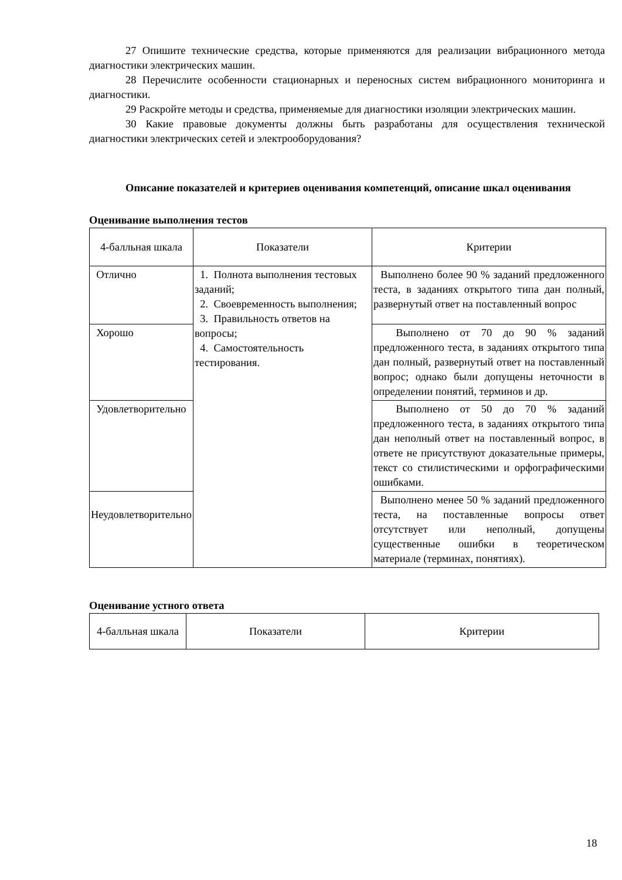27 Опишите технические средства, которые применяются для реализации вибрационного метода диагностики электрических машин.
28 Перечислите особенности стационарных и переносных систем вибрационного мониторинга и диагностики.
29 Раскройте методы и средства, применяемые для диагностики изоляции электрических машин.
30 Какие правовые документы должны быть разработаны для осуществления технической диагностики электрических сетей и электрооборудования?
Описание показателей и критериев оценивания компетенций, описание шкал оценивания
Оценивание выполнения тестов
| 4-балльная шкала | Показатели | Критерии |
| Отлично | 1. Полнота выполнения тестовых заданий; 2. Своевременность выполнения; 3. Правильность ответов на вопросы; 4. Самостоятельность тестирования. | Выполнено более 90 % заданий предложенного теста, в заданиях открытого типа дан полный, развернутый ответ на поставленный вопрос |
| Хорошо | | Выполнено от 70 до 90 % заданий предложенного теста, в заданиях открытого типа дан полный, развернутый ответ на поставленный вопрос; однако были допущены неточности в определении понятий, терминов и др. |
| Удовлетворительно | | Выполнено от 50 до 70 % заданий предложенного теста, в заданиях открытого типа дан неполный ответ на поставленный вопрос, в ответе не присутствуют доказательные примеры, текст со стилистическими и орфографическими ошибками. |
| Неудовлетворительно | | Выполнено менее 50 % заданий предложенного теста, на поставленные вопросы ответ отсутствует или неполный, допущены существенные ошибки в теоретическом материале (терминах, понятиях). |
Оценивание устного ответа
| 4-балльная шкала | Показатели | Критерии |
18